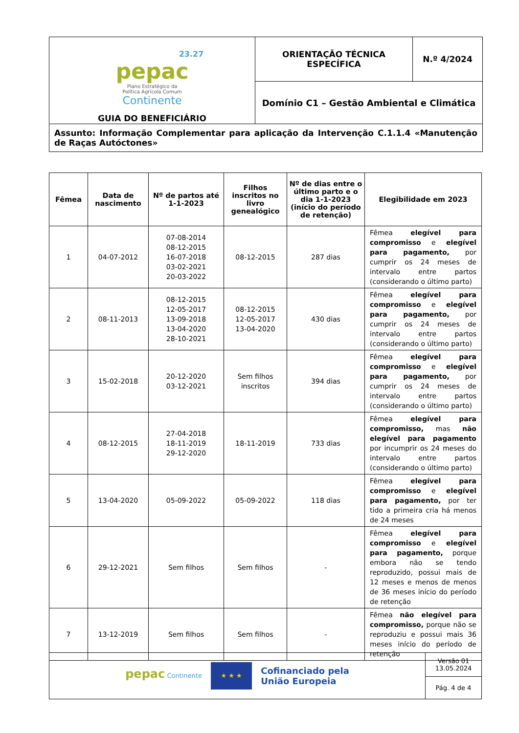| 23.27 pepac Plano Estratégico da Política Agrícola Comum Continente GUIA DO BENEFICIÁRIO | ORIENTAÇÃO TÉCNICA ESPECÍFICA | N.º 4/2024 |
| | Domínio C1 – Gestão Ambiental e Climática | |
| Assunto: Informação Complementar para aplicação da Intervenção C.1.1.4 «Manutenção de Raças Autóctones» | | |
| Fêmea | Data de nascimento | Nº de partos até 1-1-2023 | Filhos inscritos no livro genealógico | Nº de dias entre o último parto e o dia 1-1-2023 (início do período de retenção) | Elegibilidade em 2023 |
| --- | --- | --- | --- | --- | --- |
| 1 | 04-07-2012 | 07-08-2014 08-12-2015 16-07-2018 03-02-2021 20-03-2022 | 08-12-2015 | 287 dias | Fêmea elegível para compromisso e elegível para pagamento, por cumprir os 24 meses de intervalo entre partos (considerando o último parto) |
| 2 | 08-11-2013 | 08-12-2015 12-05-2017 13-09-2018 13-04-2020 28-10-2021 | 08-12-2015 12-05-2017 13-04-2020 | 430 dias | Fêmea elegível para compromisso e elegível para pagamento, por cumprir os 24 meses de intervalo entre partos (considerando o último parto) |
| 3 | 15-02-2018 | 20-12-2020 03-12-2021 | Sem filhos inscritos | 394 dias | Fêmea elegível para compromisso e elegível para pagamento, por cumprir os 24 meses de intervalo entre partos (considerando o último parto) |
| 4 | 08-12-2015 | 27-04-2018 18-11-2019 29-12-2020 | 18-11-2019 | 733 dias | Fêmea elegível para compromisso, mas não elegível para pagamento por incumprir os 24 meses do intervalo entre partos (considerando o último parto) |
| 5 | 13-04-2020 | 05-09-2022 | 05-09-2022 | 118 dias | Fêmea elegível para compromisso e elegível para pagamento, por ter tido a primeira cria há menos de 24 meses |
| 6 | 29-12-2021 | Sem filhos | Sem filhos | - | Fêmea elegível para compromisso e elegível para pagamento, porque embora não se tendo reproduzido, possui mais de 12 meses e menos de menos de 36 meses início do período de retenção |
| 7 | 13-12-2019 | Sem filhos | Sem filhos | - | Fêmea não elegível para compromisso, porque não se reproduziu e possui mais 36 meses início do período de retenção |
| pepac Continente ★ ★ ★ Cofinanciado pela União Europeia | Versão 01 13.05.2024 |
| | Pág. 4 de 4 |